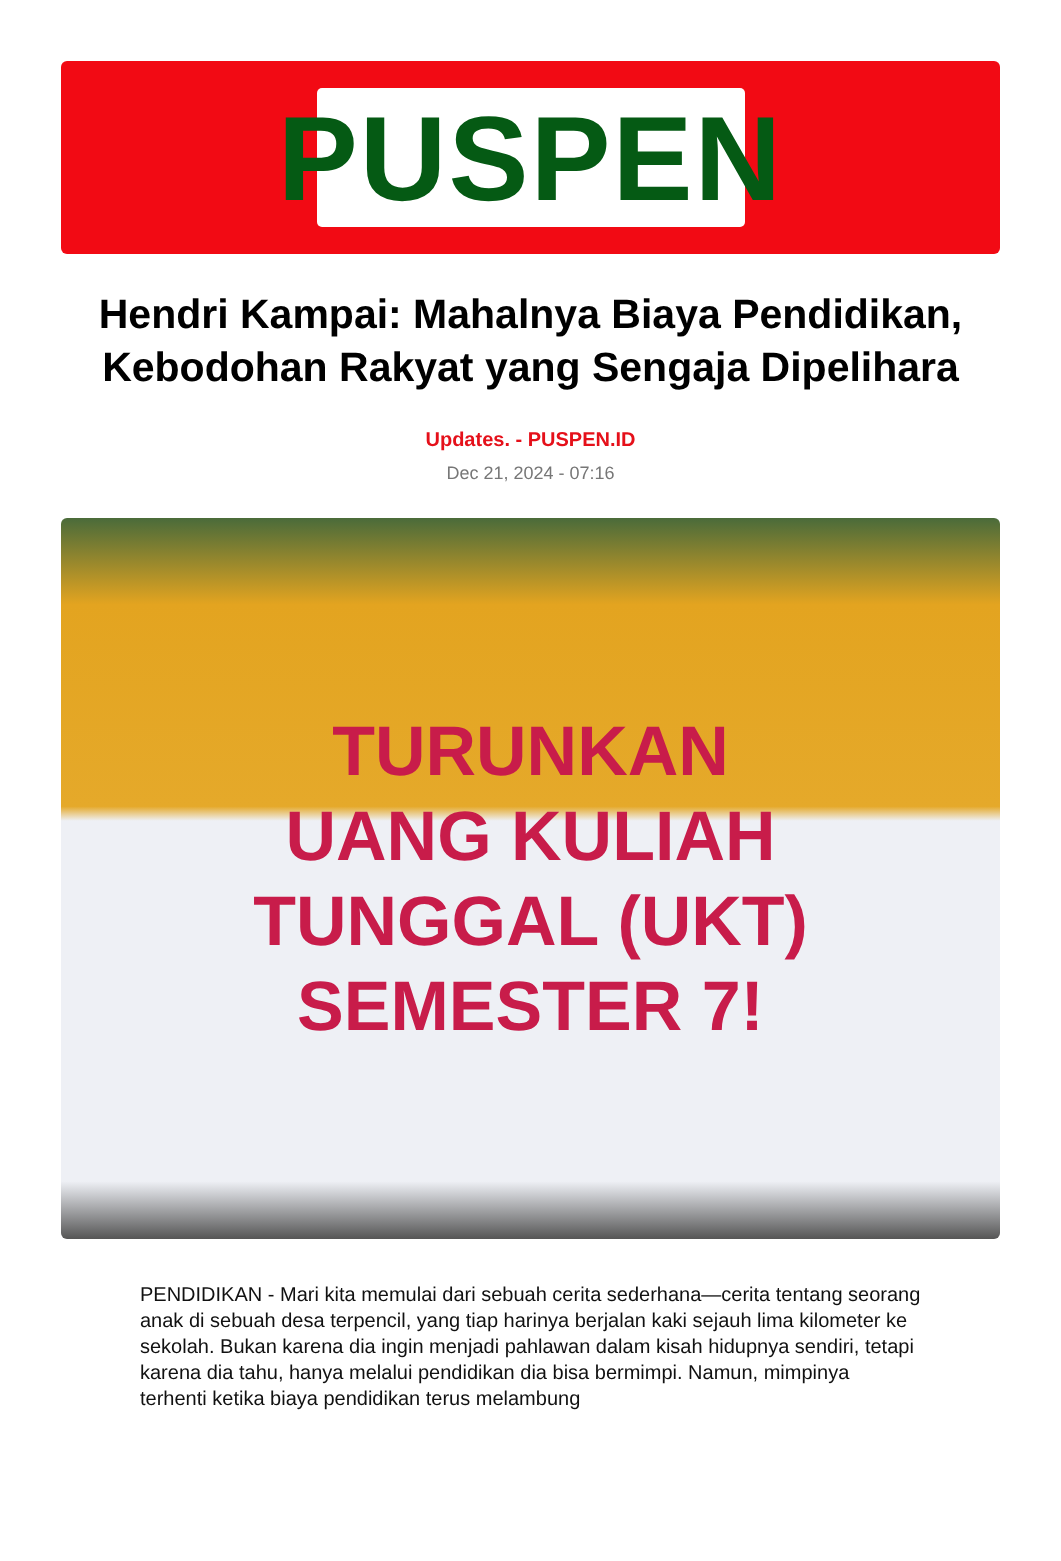PUSPEN
Hendri Kampai: Mahalnya Biaya Pendidikan, Kebodohan Rakyat yang Sengaja Dipelihara
Updates. - PUSPEN.ID
Dec 21, 2024 - 07:16
TURUNKAN
UANG KULIAH
TUNGGAL (UKT)
SEMESTER 7!
PENDIDIKAN - Mari kita memulai dari sebuah cerita sederhana—cerita tentang seorang anak di sebuah desa terpencil, yang tiap harinya berjalan kaki sejauh lima kilometer ke sekolah. Bukan karena dia ingin menjadi pahlawan dalam kisah hidupnya sendiri, tetapi karena dia tahu, hanya melalui pendidikan dia bisa bermimpi. Namun, mimpinya terhenti ketika biaya pendidikan terus melambung